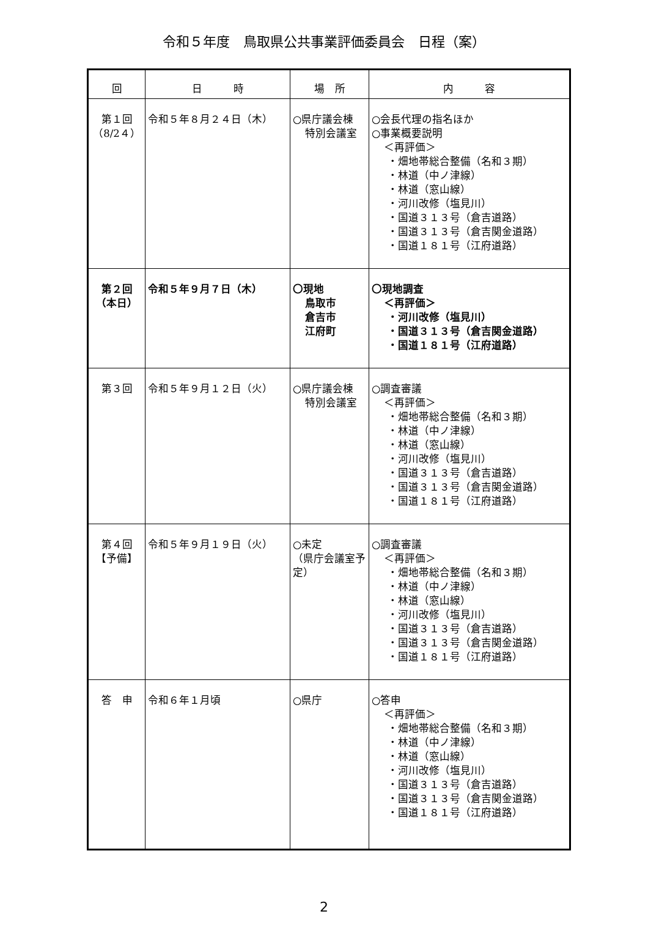令和５年度　鳥取県公共事業評価委員会　日程（案）
| 回 | 日 時 | 場 所 | 内 容 |
| --- | --- | --- | --- |
| 第１回 （8/2４） | 令和５年８月２４日（木） | ○県庁議会棟 特別会議室 | ○会長代理の指名ほか ○事業概要説明 ＜再評価＞ ・畑地帯総合整備（名和３期） ・林道（中ノ津線） ・林道（窓山線） ・河川改修（塩見川） ・国道３１３号（倉吉道路） ・国道３１３号（倉吉関金道路） ・国道１８１号（江府道路） |
| 第２回 （本日） | 令和５年９月７日（木） | 〇現地 鳥取市 倉吉市 江府町 | 〇現地調査 ＜再評価＞ ・河川改修（塩見川） ・国道３１３号（倉吉関金道路） ・国道１８１号（江府道路） |
| 第３回 | 令和５年９月１２日（火） | ○県庁議会棟 特別会議室 | ○調査審議 ＜再評価＞ ・畑地帯総合整備（名和３期） ・林道（中ノ津線） ・林道（窓山線） ・河川改修（塩見川） ・国道３１３号（倉吉道路） ・国道３１３号（倉吉関金道路） ・国道１８１号（江府道路） |
| 第４回 【予備】 | 令和５年９月１９日（火） | ○未定 （県庁会議室予定） | ○調査審議 ＜再評価＞ ・畑地帯総合整備（名和３期） ・林道（中ノ津線） ・林道（窓山線） ・河川改修（塩見川） ・国道３１３号（倉吉道路） ・国道３１３号（倉吉関金道路） ・国道１８１号（江府道路） |
| 答 申 | 令和６年１月頃 | ○県庁 | ○答申 ＜再評価＞ ・畑地帯総合整備（名和３期） ・林道（中ノ津線） ・林道（窓山線） ・河川改修（塩見川） ・国道３１３号（倉吉道路） ・国道３１３号（倉吉関金道路） ・国道１８１号（江府道路） |
2